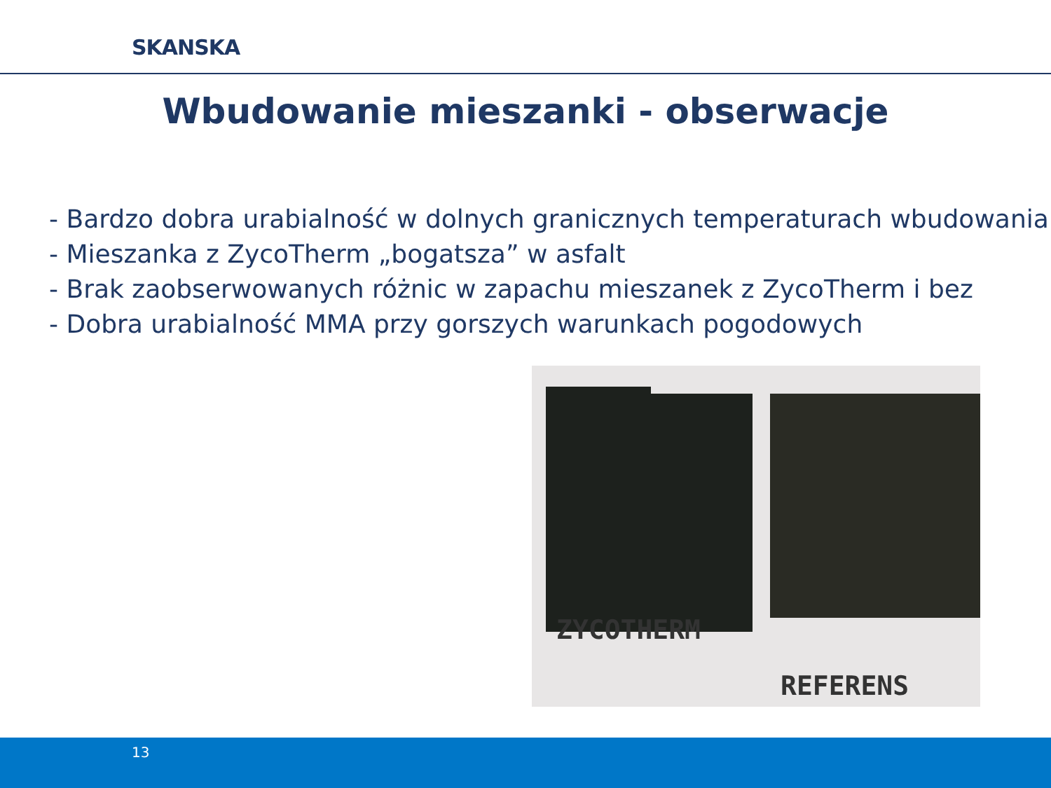SKANSKA
Wbudowanie mieszanki - obserwacje
- Bardzo dobra urabialność w dolnych granicznych temperaturach wbudowania
- Mieszanka z ZycoTherm „bogatsza” w asfalt
- Brak zaobserwowanych różnic w zapachu mieszanek z ZycoTherm i bez
- Dobra urabialność MMA przy gorszych warunkach pogodowych
ZYCOTHERM
REFERENS
13